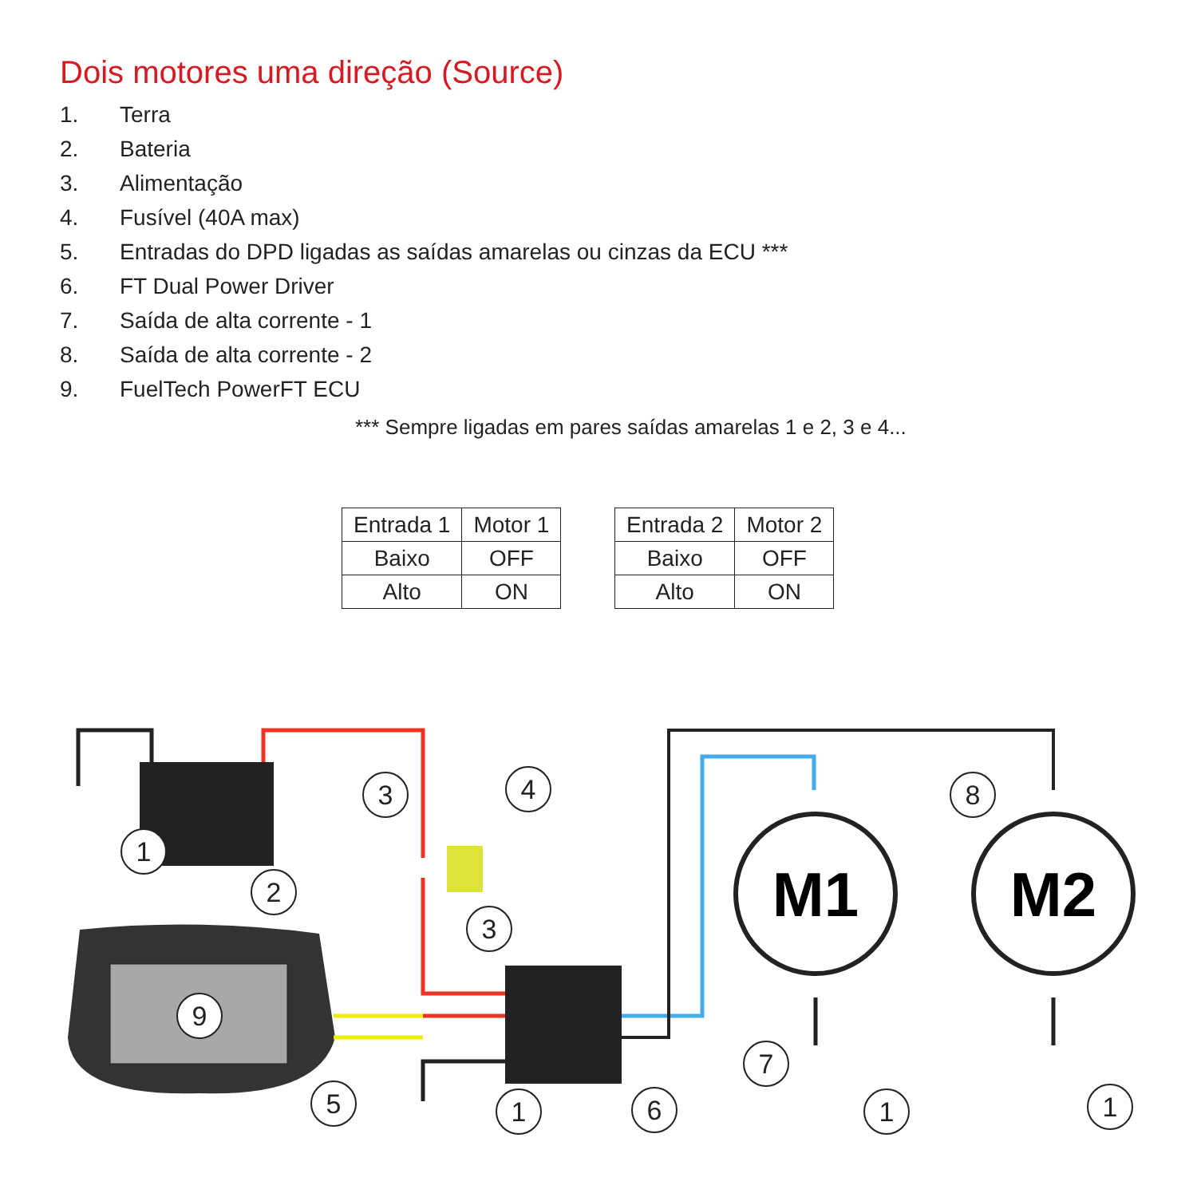Dois motores uma direção (Source)
1. Terra
2. Bateria
3. Alimentação
4. Fusível (40A max)
5. Entradas do DPD ligadas as saídas amarelas ou cinzas da ECU ***
6. FT Dual Power Driver
7. Saída de alta corrente - 1
8. Saída de alta corrente - 2
9. FuelTech PowerFT ECU
*** Sempre ligadas em pares saídas amarelas 1 e 2, 3 e 4...
| Entrada 1 | Motor 1 |
| --- | --- |
| Baixo | OFF |
| Alto | ON |
| Entrada 2 | Motor 2 |
| --- | --- |
| Baixo | OFF |
| Alto | ON |
M1
M2
1
2
3
4
3
9
5
1
6
7
1
8
1